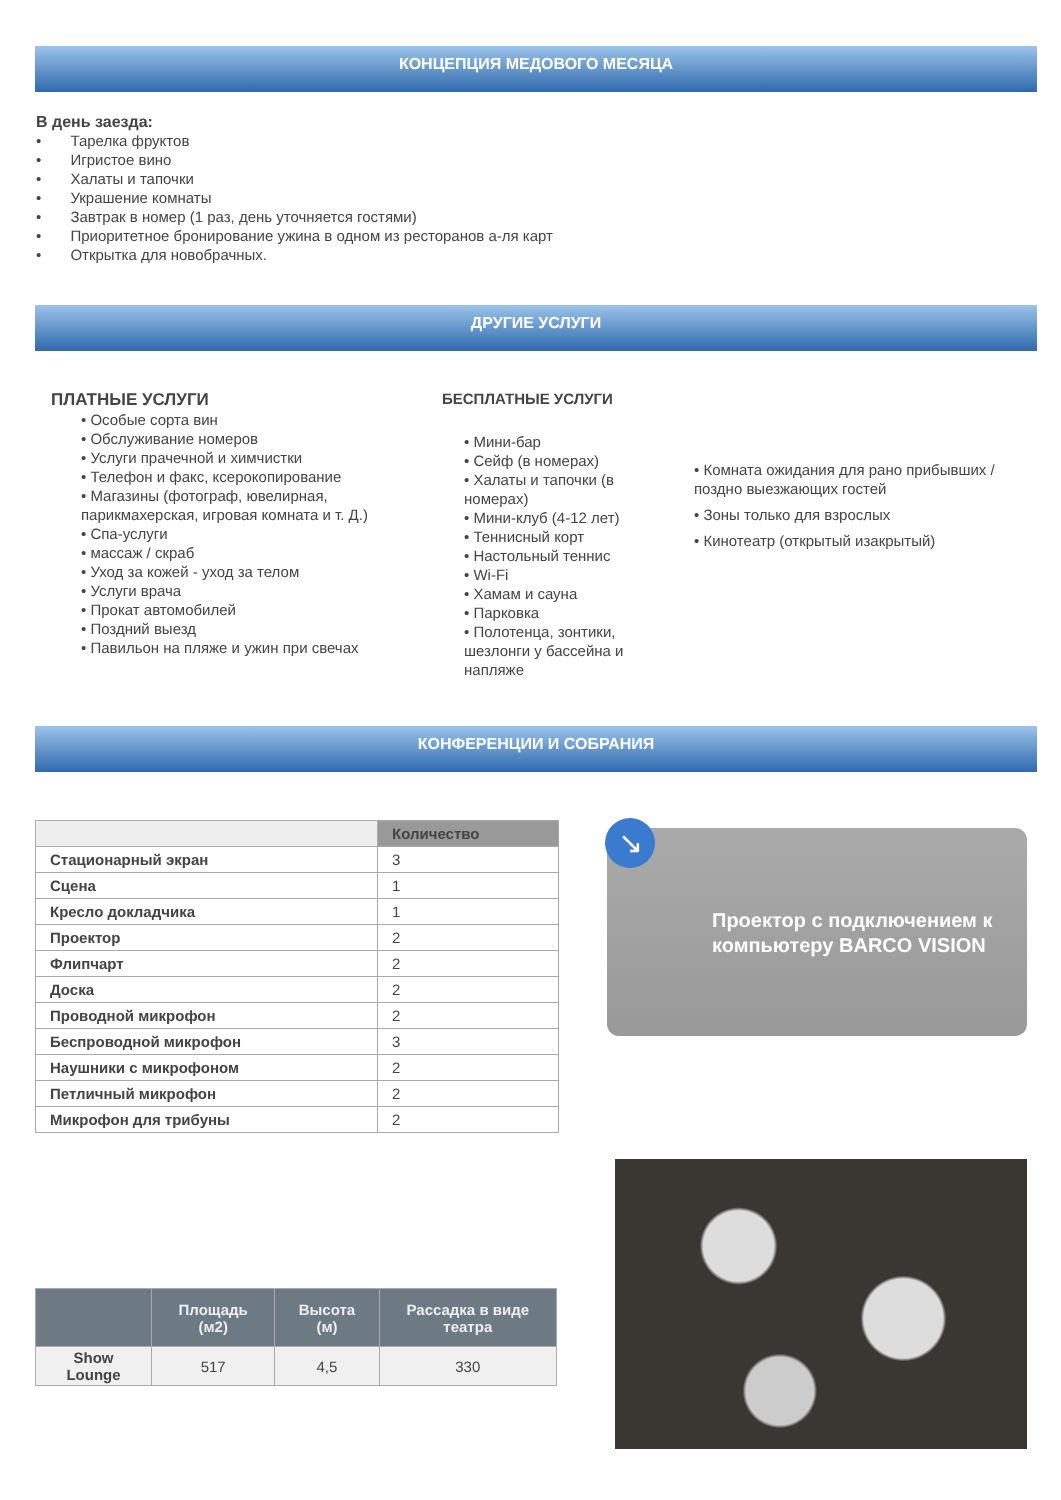КОНЦЕПЦИЯ МЕДОВОГО МЕСЯЦА
В день заезда:
• Тарелка фруктов
• Игристое вино
• Халаты и тапочки
• Украшение комнаты
• Завтрак в номер (1 раз, день уточняется гостями)
• Приоритетное бронирование ужина в одном из ресторанов а-ля карт
• Открытка для новобрачных.
ДРУГИЕ УСЛУГИ
ПЛАТНЫЕ УСЛУГИ
• Особые сорта вин
• Обслуживание номеров
• Услуги прачечной и химчистки
• Телефон и факс, ксерокопирование
• Магазины (фотограф, ювелирная, парикмахерская, игровая комната и т. Д.)
• Спа-услуги
• массаж / скраб
• Уход за кожей - уход за телом
• Услуги врача
• Прокат автомобилей
• Поздний выезд
• Павильон на пляже и ужин при свечах
БЕСПЛАТНЫЕ УСЛУГИ
• Мини-бар
• Сейф (в номерах)
• Халаты и тапочки (в номерах)
• Мини-клуб (4-12 лет)
• Теннисный корт
• Настольный теннис
• Wi-Fi
• Хамам и сауна
• Парковка
• Полотенца, зонтики, шезлонги у бассейна и напляже
• Комната ожидания для рано прибывших / поздно выезжающих гостей
• Зоны только для взрослых
• Кинотеатр (открытый изакрытый)
КОНФЕРЕНЦИИ И СОБРАНИЯ
| | Количество |
| --- | --- |
| Стационарный экран | 3 |
| Сцена | 1 |
| Кресло докладчика | 1 |
| Проектор | 2 |
| Флипчарт | 2 |
| Доска | 2 |
| Проводной микрофон | 2 |
| Беспроводной микрофон | 3 |
| Наушники с микрофоном | 2 |
| Петличный микрофон | 2 |
| Микрофон для трибуны | 2 |
↘
Проектор с подключением к компьютеру BARCO VISION
| | Площадь (м2) | Высота (м) | Рассадка в виде театра |
| --- | --- | --- | --- |
| Show Lounge | 517 | 4,5 | 330 |